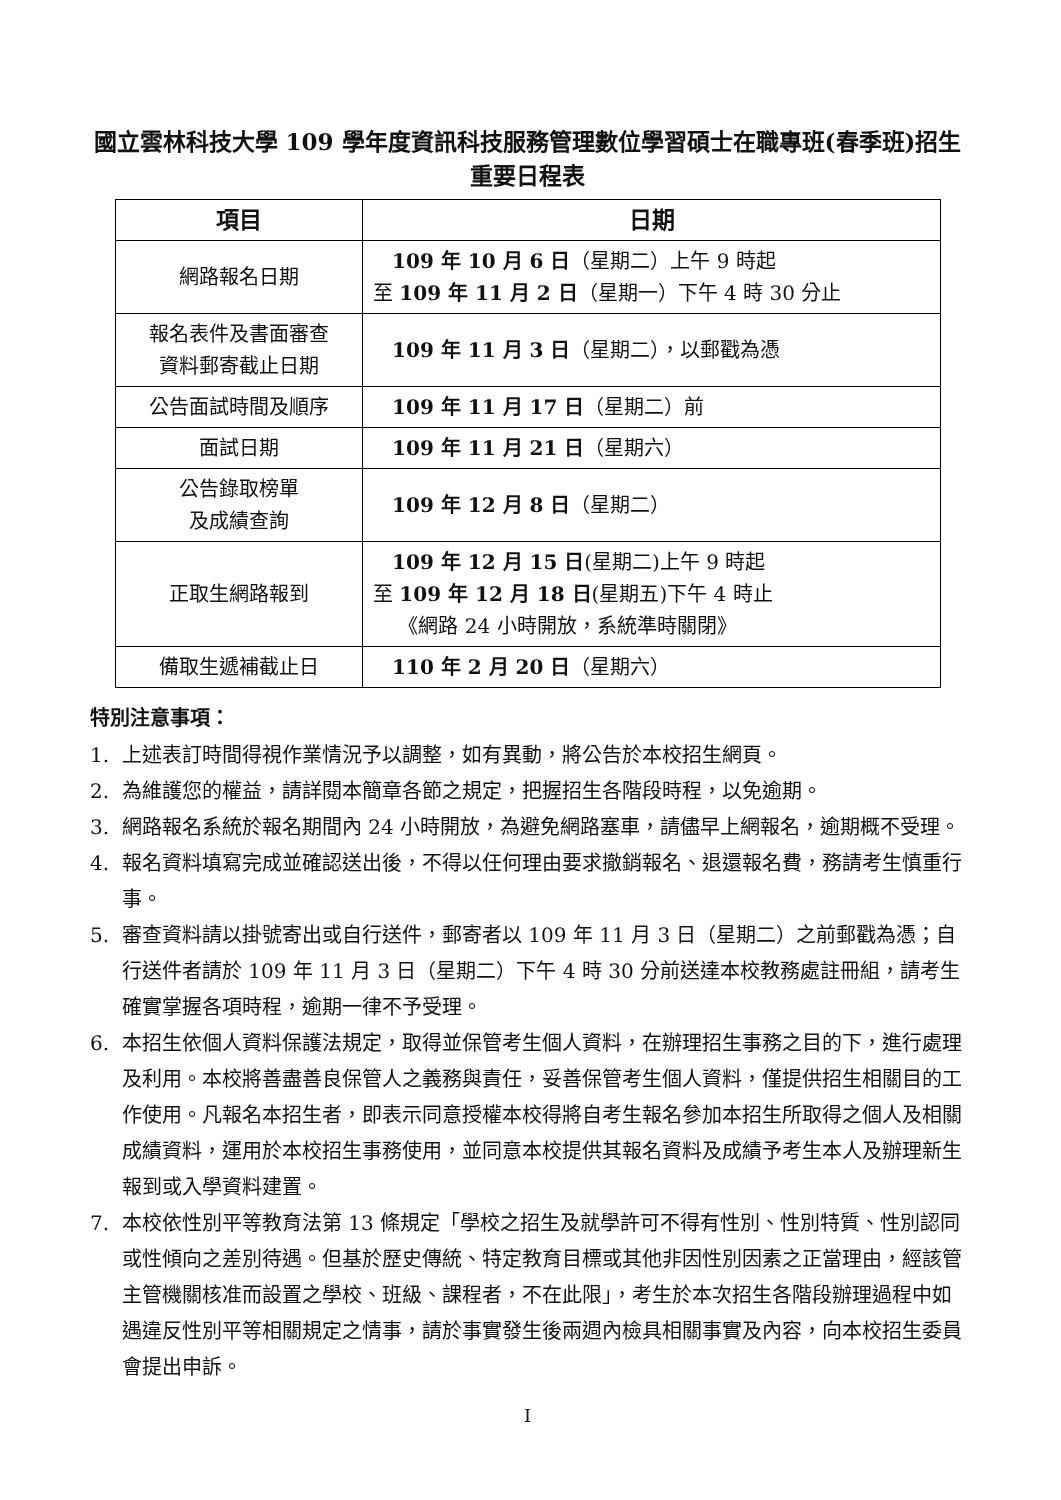國立雲林科技大學 109 學年度資訊科技服務管理數位學習碩士在職專班(春季班)招生重要日程表
| 項目 | 日期 |
| --- | --- |
| 網路報名日期 | 109 年 10 月 6 日 （星期二）上午 9 時起 至 109 年 11 月 2 日 （星期一）下午 4 時 30 分止 |
| 報名表件及書面審查 資料郵寄截止日期 | 109 年 11 月 3 日 （星期二），以郵戳為憑 |
| 公告面試時間及順序 | 109 年 11 月 17 日 （星期二）前 |
| 面試日期 | 109 年 11 月 21 日 （星期六） |
| 公告錄取榜單 及成績查詢 | 109 年 12 月 8 日 （星期二） |
| 正取生網路報到 | 109 年 12 月 15 日 (星期二)上午 9 時起 至 109 年 12 月 18 日 (星期五)下午 4 時止 《網路 24 小時開放，系統準時關閉》 |
| 備取生遞補截止日 | 110 年 2 月 20 日 （星期六） |
特別注意事項：
1. 上述表訂時間得視作業情況予以調整，如有異動，將公告於本校招生網頁。
2. 為維護您的權益，請詳閱本簡章各節之規定，把握招生各階段時程，以免逾期。
3. 網路報名系統於報名期間內 24 小時開放，為避免網路塞車，請儘早上網報名，逾期概不受理。
4. 報名資料填寫完成並確認送出後，不得以任何理由要求撤銷報名、退還報名費，務請考生慎重行事。
5. 審查資料請以掛號寄出或自行送件，郵寄者以 109 年 11 月 3 日（星期二）之前郵戳為憑；自行送件者請於 109 年 11 月 3 日（星期二）下午 4 時 30 分前送達本校教務處註冊組，請考生確實掌握各項時程，逾期一律不予受理。
6. 本招生依個人資料保護法規定，取得並保管考生個人資料，在辦理招生事務之目的下，進行處理及利用。本校將善盡善良保管人之義務與責任，妥善保管考生個人資料，僅提供招生相關目的工作使用。凡報名本招生者，即表示同意授權本校得將自考生報名參加本招生所取得之個人及相關成績資料，運用於本校招生事務使用，並同意本校提供其報名資料及成績予考生本人及辦理新生報到或入學資料建置。
7. 本校依性別平等教育法第 13 條規定「學校之招生及就學許可不得有性別、性別特質、性別認同或性傾向之差別待遇。但基於歷史傳統、特定教育目標或其他非因性別因素之正當理由，經該管主管機關核准而設置之學校、班級、課程者，不在此限」，考生於本次招生各階段辦理過程中如遇違反性別平等相關規定之情事，請於事實發生後兩週內檢具相關事實及內容，向本校招生委員會提出申訴。
I